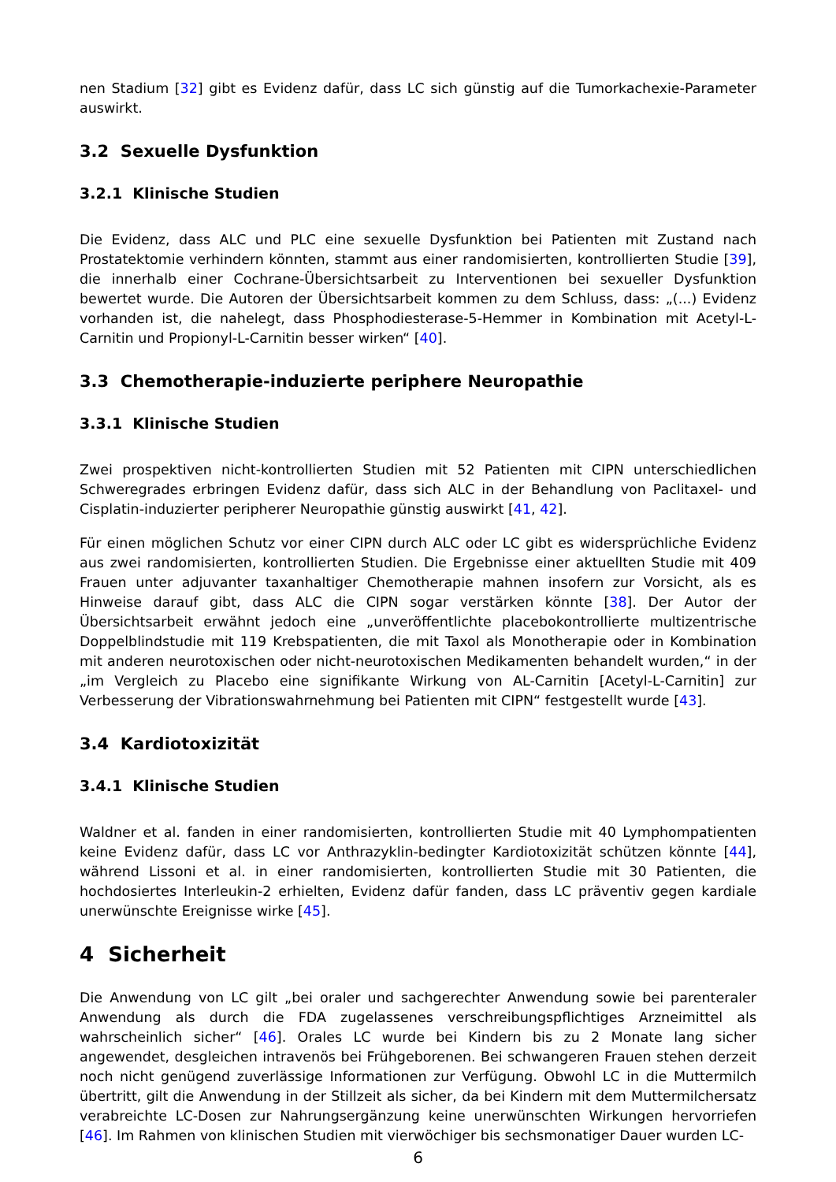nen Stadium [32] gibt es Evidenz dafür, dass LC sich günstig auf die Tumorkachexie-Parameter auswirkt.
3.2 Sexuelle Dysfunktion
3.2.1 Klinische Studien
Die Evidenz, dass ALC und PLC eine sexuelle Dysfunktion bei Patienten mit Zustand nach Prostatektomie verhindern könnten, stammt aus einer randomisierten, kontrollierten Studie [39], die innerhalb einer Cochrane-Übersichtsarbeit zu Interventionen bei sexueller Dysfunktion bewertet wurde. Die Autoren der Übersichtsarbeit kommen zu dem Schluss, dass: „(...) Evidenz vorhanden ist, die nahelegt, dass Phosphodiesterase-5-Hemmer in Kombination mit Acetyl-L-Carnitin und Propionyl-L-Carnitin besser wirken“ [40].
3.3 Chemotherapie-induzierte periphere Neuropathie
3.3.1 Klinische Studien
Zwei prospektiven nicht-kontrollierten Studien mit 52 Patienten mit CIPN unterschiedlichen Schweregrades erbringen Evidenz dafür, dass sich ALC in der Behandlung von Paclitaxel- und Cisplatin-induzierter peripherer Neuropathie günstig auswirkt [41, 42].
Für einen möglichen Schutz vor einer CIPN durch ALC oder LC gibt es widersprüchliche Evidenz aus zwei randomisierten, kontrollierten Studien. Die Ergebnisse einer aktuellten Studie mit 409 Frauen unter adjuvanter taxanhaltiger Chemotherapie mahnen insofern zur Vorsicht, als es Hinweise darauf gibt, dass ALC die CIPN sogar verstärken könnte [38]. Der Autor der Übersichtsarbeit erwähnt jedoch eine „unveröffentlichte placebokontrollierte multizentrische Doppelblindstudie mit 119 Krebspatienten, die mit Taxol als Monotherapie oder in Kombination mit anderen neurotoxischen oder nicht-neurotoxischen Medikamenten behandelt wurden,“ in der „im Vergleich zu Placebo eine signifikante Wirkung von AL-Carnitin [Acetyl-L-Carnitin] zur Verbesserung der Vibrationswahrnehmung bei Patienten mit CIPN“ festgestellt wurde [43].
3.4 Kardiotoxizität
3.4.1 Klinische Studien
Waldner et al. fanden in einer randomisierten, kontrollierten Studie mit 40 Lymphompatienten keine Evidenz dafür, dass LC vor Anthrazyklin-bedingter Kardiotoxizität schützen könnte [44], während Lissoni et al. in einer randomisierten, kontrollierten Studie mit 30 Patienten, die hochdosiertes Interleukin-2 erhielten, Evidenz dafür fanden, dass LC präventiv gegen kardiale unerwünschte Ereignisse wirke [45].
4 Sicherheit
Die Anwendung von LC gilt „bei oraler und sachgerechter Anwendung sowie bei parenteraler Anwendung als durch die FDA zugelassenes verschreibungspflichtiges Arzneimittel als wahrscheinlich sicher“ [46]. Orales LC wurde bei Kindern bis zu 2 Monate lang sicher angewendet, desgleichen intravenös bei Frühgeborenen. Bei schwangeren Frauen stehen derzeit noch nicht genügend zuverlässige Informationen zur Verfügung. Obwohl LC in die Muttermilch übertritt, gilt die Anwendung in der Stillzeit als sicher, da bei Kindern mit dem Muttermilchersatz verabreichte LC-Dosen zur Nahrungsergänzung keine unerwünschten Wirkungen hervorriefen [46]. Im Rahmen von klinischen Studien mit vierwöchiger bis sechsmonatiger Dauer wurden LC-
6